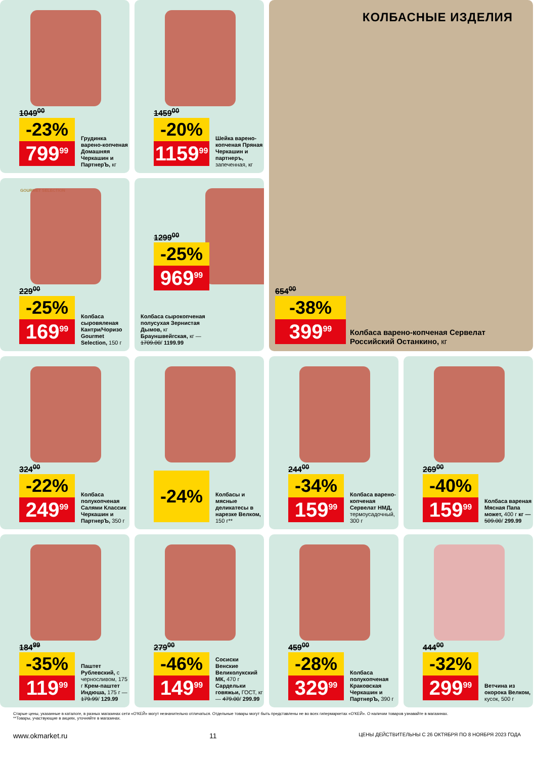1049<sup>00</sup>
-23%
799<sup>99</sup>
Грудинка варено-копченая Домашняя Черкашин и ПартнерЪ, кг
1459<sup>00</sup>
-20%
1159<sup>99</sup>
Шейка варено-копченая Пряная Черкашин и партнеръ, запеченная, кг
КОЛБАСНЫЕ ИЗДЕЛИЯ
654<sup>00</sup>
-38%
399<sup>99</sup>
Колбаса варено-копченая Сервелат Российский Останкино, кг
GOURMET SELECTION
229<sup>00</sup>
-25%
169<sup>99</sup>
Колбаса сыровяленая Кантри/Чоризо Gourmet Selection, 150 г
1299<sup>00</sup>
-25%
969<sup>99</sup>
Колбаса сырокопченая полусухая Зернистая Дымов, кг Брауншвейгская, кг — 1709.00/ 1199.99
324<sup>00</sup>
-22%
249<sup>99</sup>
Колбаса полукопченая Салями Классик Черкашин и ПартнерЪ, 350 г
-24%
Колбасы и мясные деликатесы в нарезке Велком, 150 г**
244<sup>00</sup>
-34%
159<sup>99</sup>
Колбаса варено-копченая Сервелат НМД, термоусадочный, 300 г
269<sup>00</sup>
-40%
159<sup>99</sup>
Колбаса вареная Мясная Папа может, 400 г кг — 509.00/ 299.99
184<sup>99</sup>
-35%
119<sup>99</sup>
Паштет Рублевский, с черносливом, 175 г Крем-паштет Индюша, 175 г — 179.99/ 129.99
279<sup>00</sup>
-46%
149<sup>99</sup>
Сосиски Венские Великолукский МК, 470 г Сардельки говяжьи, ГОСТ, кг — 479.00/ 299.99
459<sup>00</sup>
-28%
329<sup>99</sup>
Колбаса полукопченая Краковская Черкашин и ПартнерЪ, 390 г
444<sup>00</sup>
-32%
299<sup>99</sup>
Ветчина из окорока Велком, кусок, 500 г
Старые цены, указанные в каталоге, в разных магазинах сети «О'КЕЙ» могут незначительно отличаться. Отдельные товары могут быть представлены не во всех гипермаркетах «О'КЕЙ». О наличии товаров узнавайте в магазинах.
**Товары, участвующие в акциях, уточняйте в магазинах.
www.okmarket.ru 11 ЦЕНЫ ДЕЙСТВИТЕЛЬНЫ С 26 ОКТЯБРЯ ПО 8 НОЯБРЯ 2023 ГОДА